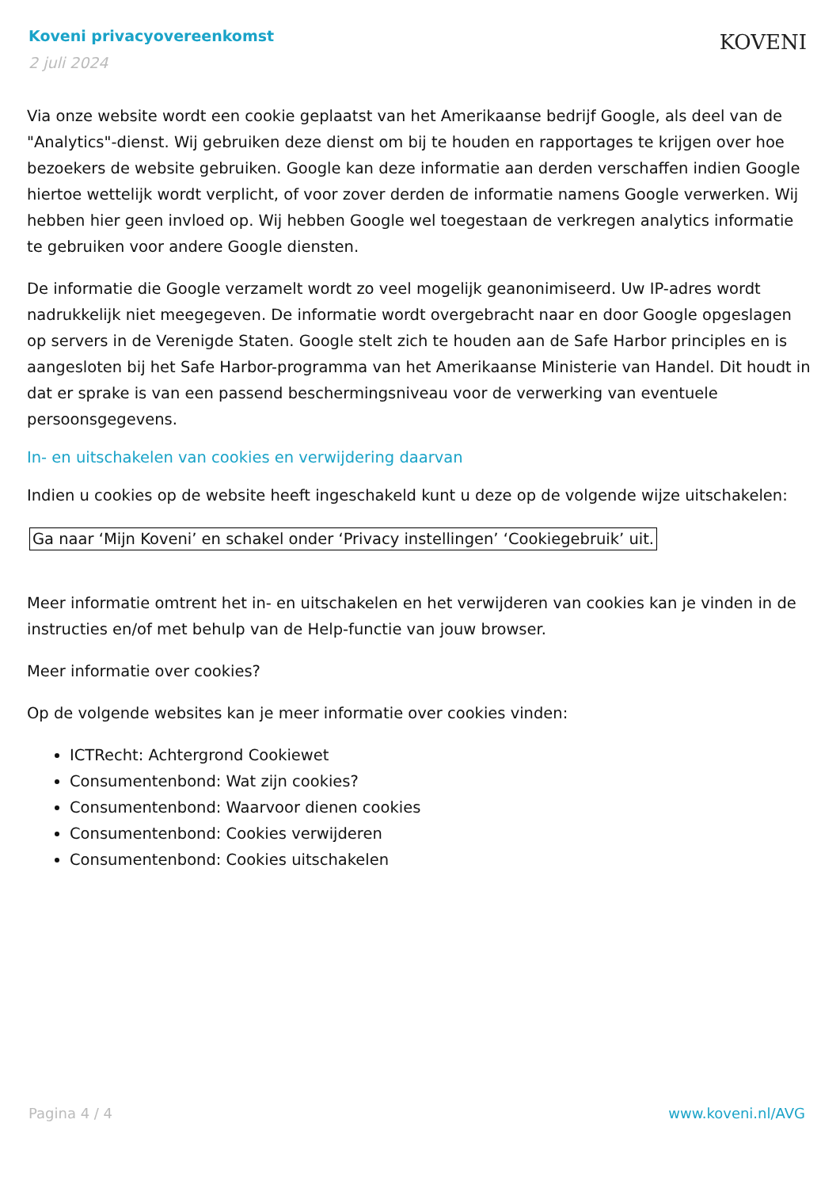Koveni privacyovereenkomst
2 juli 2024
KOVENI
Via onze website wordt een cookie geplaatst van het Amerikaanse bedrijf Google, als deel van de "Analytics"-dienst. Wij gebruiken deze dienst om bij te houden en rapportages te krijgen over hoe bezoekers de website gebruiken. Google kan deze informatie aan derden verschaffen indien Google hiertoe wettelijk wordt verplicht, of voor zover derden de informatie namens Google verwerken. Wij hebben hier geen invloed op. Wij hebben Google wel toegestaan de verkregen analytics informatie te gebruiken voor andere Google diensten.
De informatie die Google verzamelt wordt zo veel mogelijk geanonimiseerd. Uw IP-adres wordt nadrukkelijk niet meegegeven. De informatie wordt overgebracht naar en door Google opgeslagen op servers in de Verenigde Staten. Google stelt zich te houden aan de Safe Harbor principles en is aangesloten bij het Safe Harbor-programma van het Amerikaanse Ministerie van Handel. Dit houdt in dat er sprake is van een passend beschermingsniveau voor de verwerking van eventuele persoonsgegevens.
In- en uitschakelen van cookies en verwijdering daarvan
Indien u cookies op de website heeft ingeschakeld kunt u deze op de volgende wijze uitschakelen:
Ga naar ‘Mijn Koveni’ en schakel onder ‘Privacy instellingen’ ‘Cookiegebruik’ uit.
Meer informatie omtrent het in- en uitschakelen en het verwijderen van cookies kan je vinden in de instructies en/of met behulp van de Help-functie van jouw browser.
Meer informatie over cookies?
Op de volgende websites kan je meer informatie over cookies vinden:
ICTRecht: Achtergrond Cookiewet
Consumentenbond: Wat zijn cookies?
Consumentenbond: Waarvoor dienen cookies
Consumentenbond: Cookies verwijderen
Consumentenbond: Cookies uitschakelen
Pagina 4 / 4 www.koveni.nl/AVG